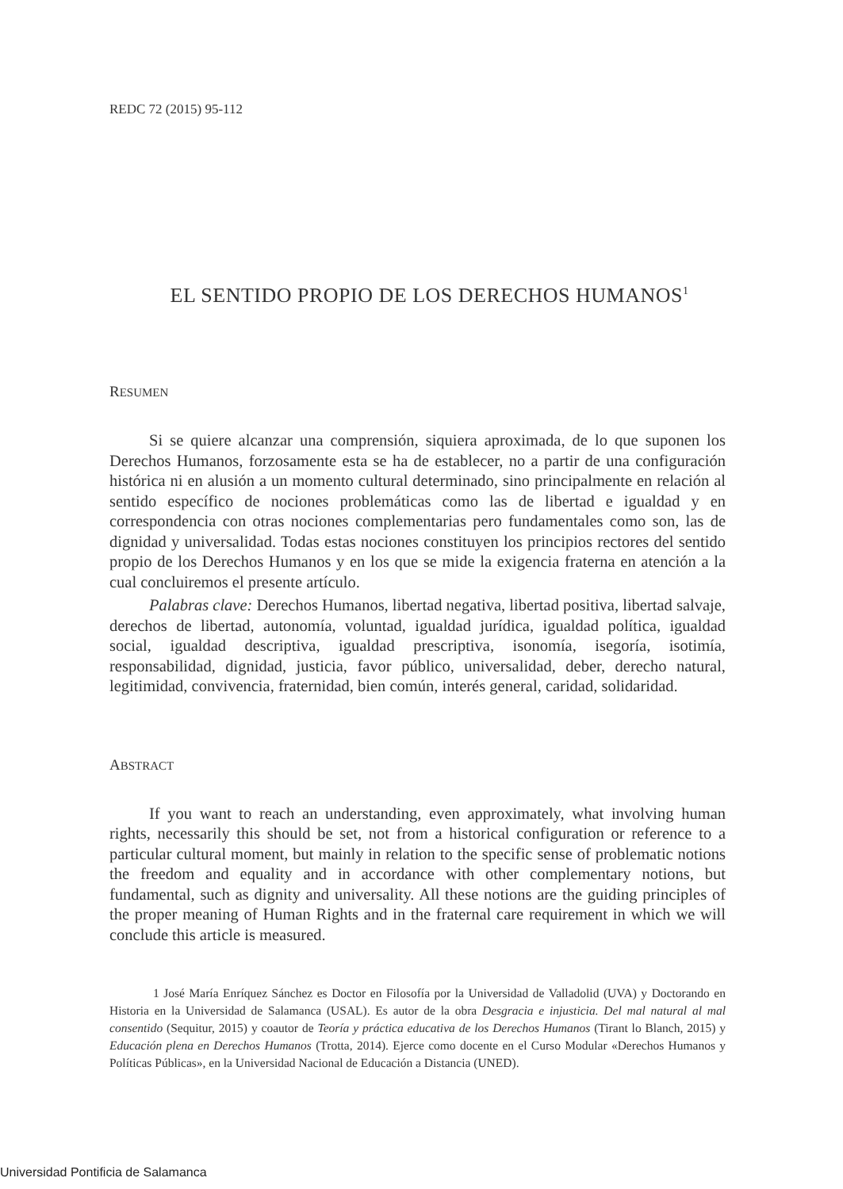REDC 72 (2015) 95-112
EL SENTIDO PROPIO DE LOS DERECHOS HUMANOS<sup>1</sup>
RESUMEN
Si se quiere alcanzar una comprensión, siquiera aproximada, de lo que suponen los Derechos Humanos, forzosamente esta se ha de establecer, no a partir de una configuración histórica ni en alusión a un momento cultural determinado, sino principalmente en relación al sentido específico de nociones problemáticas como las de libertad e igualdad y en correspondencia con otras nociones complementarias pero fundamentales como son, las de dignidad y universalidad. Todas estas nociones constituyen los principios rectores del sentido propio de los Derechos Humanos y en los que se mide la exigencia fraterna en atención a la cual concluiremos el presente artículo.
Palabras clave: Derechos Humanos, libertad negativa, libertad positiva, libertad salvaje, derechos de libertad, autonomía, voluntad, igualdad jurídica, igualdad política, igualdad social, igualdad descriptiva, igualdad prescriptiva, isonomía, isegoría, isotimía, responsabilidad, dignidad, justicia, favor público, universalidad, deber, derecho natural, legitimidad, convivencia, fraternidad, bien común, interés general, caridad, solidaridad.
ABSTRACT
If you want to reach an understanding, even approximately, what involving human rights, necessarily this should be set, not from a historical configuration or reference to a particular cultural moment, but mainly in relation to the specific sense of problematic notions the freedom and equality and in accordance with other complementary notions, but fundamental, such as dignity and universality. All these notions are the guiding principles of the proper meaning of Human Rights and in the fraternal care requirement in which we will conclude this article is measured.
1 José María Enríquez Sánchez es Doctor en Filosofía por la Universidad de Valladolid (UVA) y Doctorando en Historia en la Universidad de Salamanca (USAL). Es autor de la obra Desgracia e injusticia. Del mal natural al mal consentido (Sequitur, 2015) y coautor de Teoría y práctica educativa de los Derechos Humanos (Tirant lo Blanch, 2015) y Educación plena en Derechos Humanos (Trotta, 2014). Ejerce como docente en el Curso Modular «Derechos Humanos y Políticas Públicas», en la Universidad Nacional de Educación a Distancia (UNED).
Universidad Pontificia de Salamanca